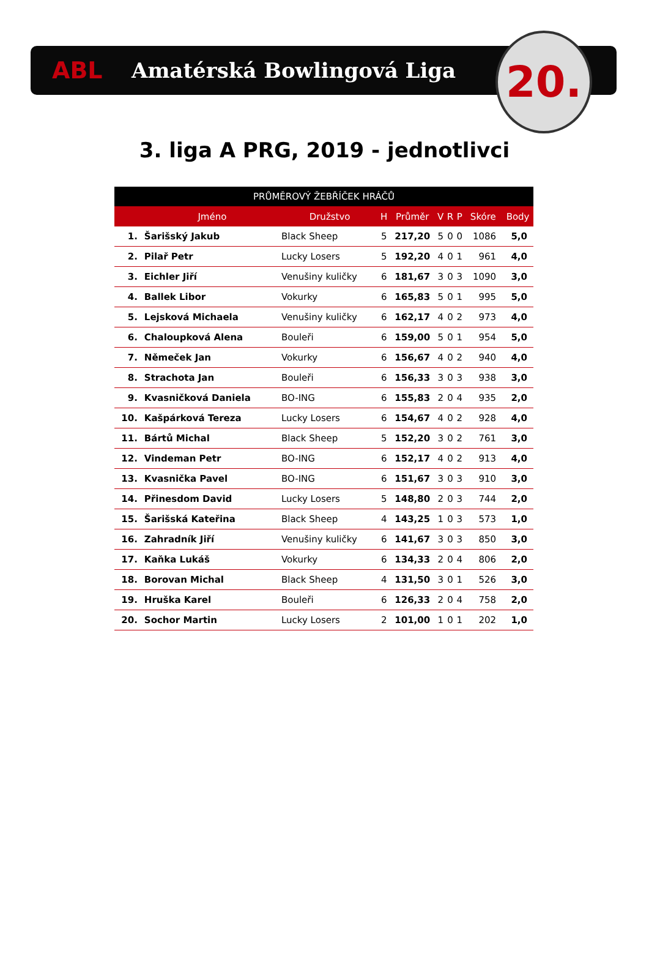ABL Amatérská Bowlingová Liga
20.
3. liga A PRG, 2019 - jednotlivci
| PRŮMĚROVÝ ŽEBŘÍČEK HRÁČŮ | | | | | | | | | |
| --- | --- | --- | --- | --- | --- | --- | --- | --- | --- |
| | Jméno | Družstvo | H | Průměr | V | R | P | Skóre | Body |
| 1. | Šarišský Jakub | Black Sheep | 5 | 217,20 | 5 | 0 | 0 | 1086 | 5,0 |
| 2. | Pilař Petr | Lucky Losers | 5 | 192,20 | 4 | 0 | 1 | 961 | 4,0 |
| 3. | Eichler Jiří | Venušiny kuličky | 6 | 181,67 | 3 | 0 | 3 | 1090 | 3,0 |
| 4. | Ballek Libor | Vokurky | 6 | 165,83 | 5 | 0 | 1 | 995 | 5,0 |
| 5. | Lejsková Michaela | Venušiny kuličky | 6 | 162,17 | 4 | 0 | 2 | 973 | 4,0 |
| 6. | Chaloupková Alena | Bouleři | 6 | 159,00 | 5 | 0 | 1 | 954 | 5,0 |
| 7. | Němeček Jan | Vokurky | 6 | 156,67 | 4 | 0 | 2 | 940 | 4,0 |
| 8. | Strachota Jan | Bouleři | 6 | 156,33 | 3 | 0 | 3 | 938 | 3,0 |
| 9. | Kvasničková Daniela | BO-ING | 6 | 155,83 | 2 | 0 | 4 | 935 | 2,0 |
| 10. | Kašpárková Tereza | Lucky Losers | 6 | 154,67 | 4 | 0 | 2 | 928 | 4,0 |
| 11. | Bártů Michal | Black Sheep | 5 | 152,20 | 3 | 0 | 2 | 761 | 3,0 |
| 12. | Vindeman Petr | BO-ING | 6 | 152,17 | 4 | 0 | 2 | 913 | 4,0 |
| 13. | Kvasnička Pavel | BO-ING | 6 | 151,67 | 3 | 0 | 3 | 910 | 3,0 |
| 14. | Přinesdom David | Lucky Losers | 5 | 148,80 | 2 | 0 | 3 | 744 | 2,0 |
| 15. | Šarišská Kateřina | Black Sheep | 4 | 143,25 | 1 | 0 | 3 | 573 | 1,0 |
| 16. | Zahradník Jiří | Venušiny kuličky | 6 | 141,67 | 3 | 0 | 3 | 850 | 3,0 |
| 17. | Kaňka Lukáš | Vokurky | 6 | 134,33 | 2 | 0 | 4 | 806 | 2,0 |
| 18. | Borovan Michal | Black Sheep | 4 | 131,50 | 3 | 0 | 1 | 526 | 3,0 |
| 19. | Hruška Karel | Bouleři | 6 | 126,33 | 2 | 0 | 4 | 758 | 2,0 |
| 20. | Sochor Martin | Lucky Losers | 2 | 101,00 | 1 | 0 | 1 | 202 | 1,0 |